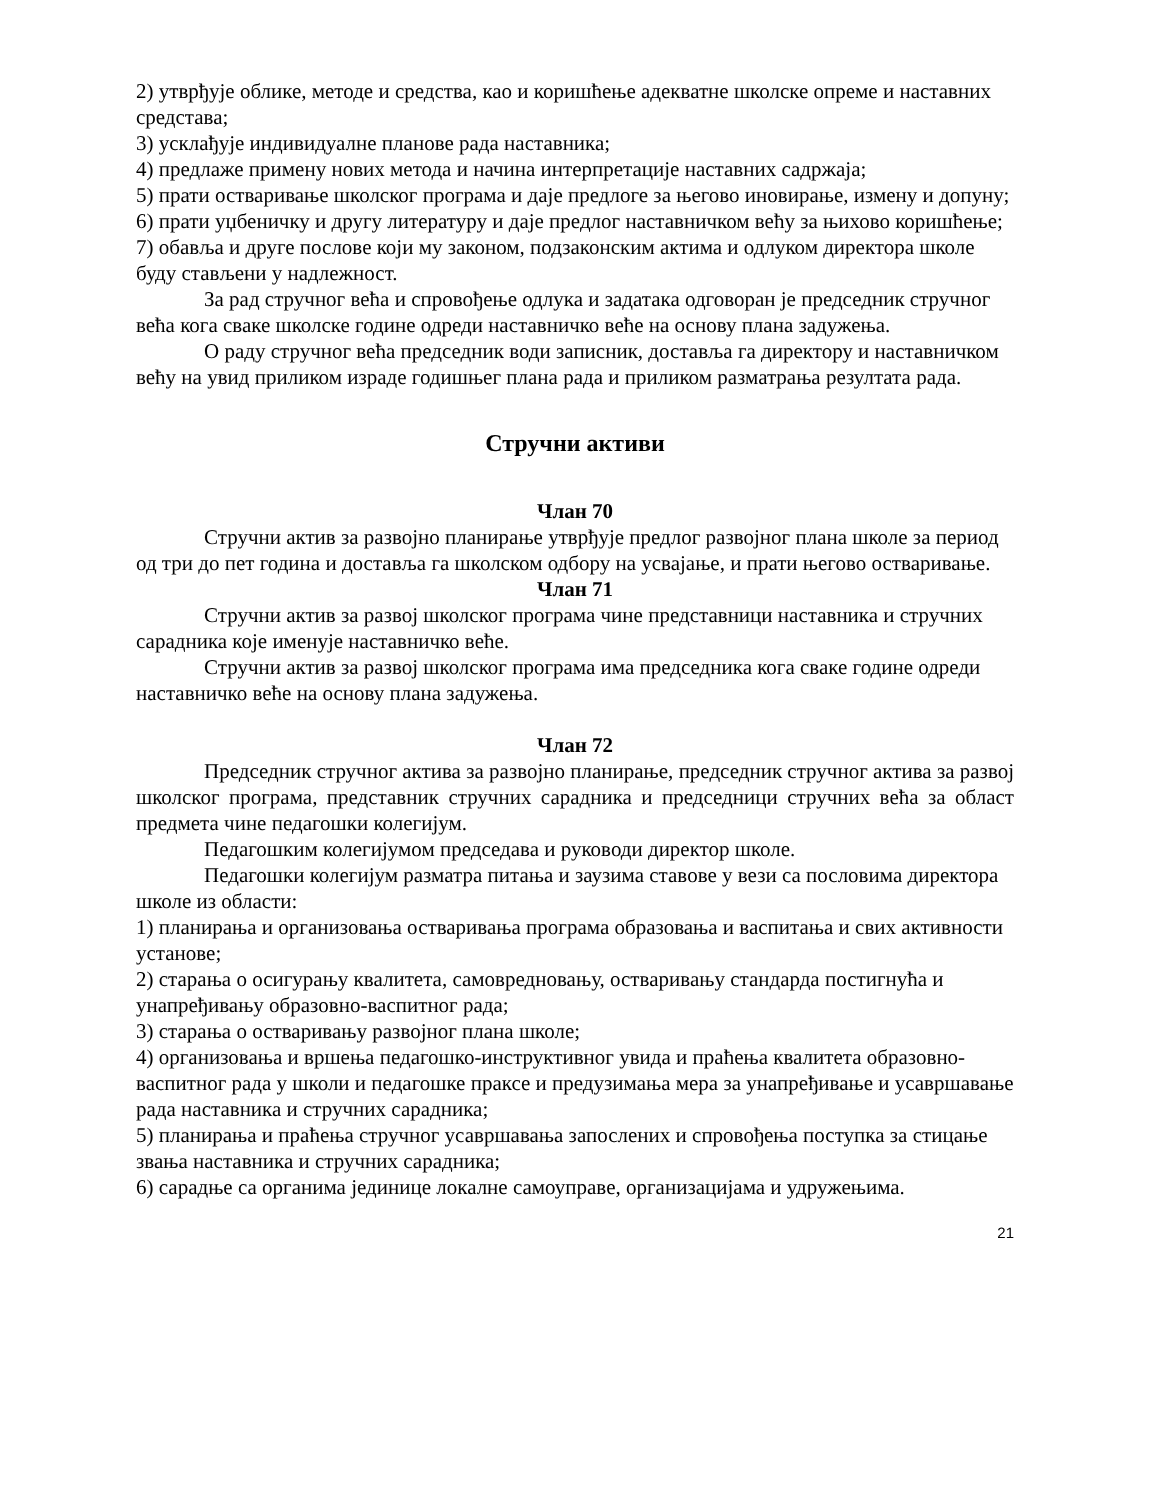2) утврђује облике, методе и средства, као и коришћење адекватне школске опреме и наставних средстава;
3) усклађује индивидуалне планове рада наставника;
4) предлаже примену нових метода и начина интерпретације наставних садржаја;
5) прати остваривање школског програма и даје предлоге за његово иновирање, измену и допуну;
6) прати уџбеничку и другу литературу и даје предлог наставничком већу за њихово коришћење;
7) обавља и друге послове који му законом, подзаконским актима и одлуком директора школе буду стављени у надлежност.
За рад стручног већа и спровођење одлука и задатака одговоран је председник стручног већа кога сваке школске године одреди наставничко веће на основу плана задужења.
О раду стручног већа председник води записник, доставља га директору и наставничком већу на увид приликом израде годишњег плана рада и приликом разматрања резултата рада.
Стручни активи
Члан 70
Стручни актив за развојно планирање утврђује предлог развојног плана школе за период од три до пет година и доставља га школском одбору на усвајање, и прати његово остваривање.
Члан 71
Стручни актив за развој школског програма чине представници наставника и стручних сарадника које именује наставничко веће.
Стручни актив за развој школског програма има председника кога сваке године одреди наставничко веће на основу плана задужења.
Члан 72
Председник стручног актива за развојно планирање, председник стручног актива за развој школског програма, представник стручних сарадника и председници стручних већа за област предмета чине педагошки колегијум.
Педагошким колегијумом председава и руководи директор школе.
Педагошки колегијум разматра питања и заузима ставове у вези са пословима директора школе из области:
1) планирања и организовања остваривања програма образовања и васпитања и свих активности установе;
2) старања о осигурању квалитета, самовредновању, остваривању стандарда постигнућа и унапређивању образовно-васпитног рада;
3) старања о остваривању развојног плана школе;
4) организовања и вршења педагошко-инструктивног увида и праћења квалитета образовно-васпитног рада у школи и педагошке праксе и предузимања мера за унапређивање и усавршавање рада наставника и стручних сарадника;
5) планирања и праћења стручног усавршавања запослених и спровођења поступка за стицање звања наставника и стручних сарадника;
6) сарадње са органима јединице локалне самоуправе, организацијама и удружењима.
21